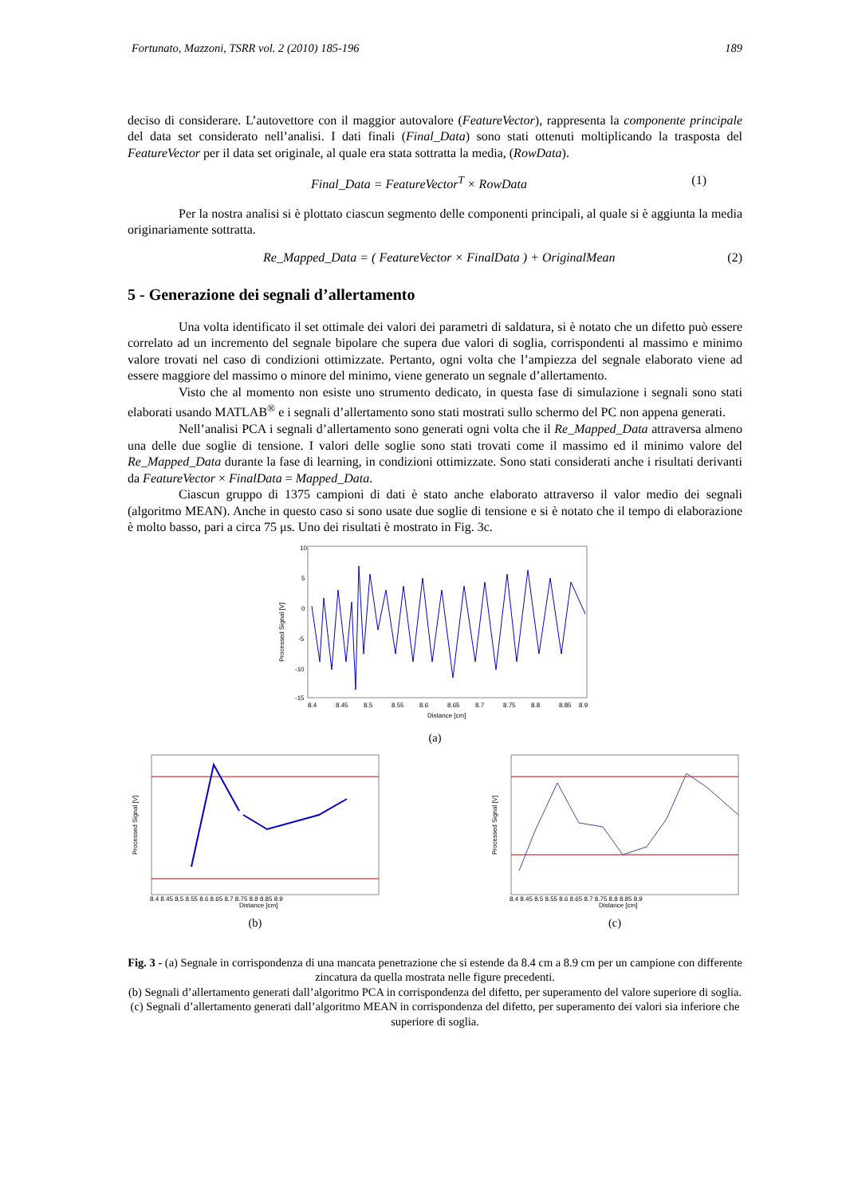Fortunato, Mazzoni, TSRR vol. 2 (2010) 185-196 189
deciso di considerare. L’autovettore con il maggior autovalore (FeatureVector), rappresenta la componente principale del data set considerato nell’analisi. I dati finali (Final_Data) sono stati ottenuti moltiplicando la trasposta del FeatureVector per il data set originale, al quale era stata sottratta la media, (RowData).
Final_Data = FeatureVector<sup>T</sup> × RowData (1)
Per la nostra analisi si è plottato ciascun segmento delle componenti principali, al quale si è aggiunta la media originariamente sottratta.
Re_Mapped_Data = ( FeatureVector × FinalData ) + OriginalMean (2)
5 - Generazione dei segnali d’allertamento
Una volta identificato il set ottimale dei valori dei parametri di saldatura, si è notato che un difetto può essere correlato ad un incremento del segnale bipolare che supera due valori di soglia, corrispondenti al massimo e minimo valore trovati nel caso di condizioni ottimizzate. Pertanto, ogni volta che l’ampiezza del segnale elaborato viene ad essere maggiore del massimo o minore del minimo, viene generato un segnale d’allertamento.
Visto che al momento non esiste uno strumento dedicato, in questa fase di simulazione i segnali sono stati elaborati usando MATLAB<sup>®</sup> e i segnali d’allertamento sono stati mostrati sullo schermo del PC non appena generati.
Nell’analisi PCA i segnali d’allertamento sono generati ogni volta che il Re_Mapped_Data attraversa almeno una delle due soglie di tensione. I valori delle soglie sono stati trovati come il massimo ed il minimo valore del Re_Mapped_Data durante la fase di learning, in condizioni ottimizzate. Sono stati considerati anche i risultati derivanti da FeatureVector × FinalData = Mapped_Data.
Ciascun gruppo di 1375 campioni di dati è stato anche elaborato attraverso il valor medio dei segnali (algoritmo MEAN). Anche in questo caso si sono usate due soglie di tensione e si è notato che il tempo di elaborazione è molto basso, pari a circa 75 μs. Uno dei risultati è mostrato in Fig. 3c.
10
5
0
-5
-10
-15
8.4
8.45
8.5
8.55
8.6
8.65
8.7
8.75
8.8
8.85
8.9
Distance [cm]
Processed Signal [V]
(a)
Processed Signal [V]
Distance [cm]
8.4 8.45 8.5 8.55 8.6 8.65 8.7 8.75 8.8 8.85 8.9
(b)
Processed Signal [V]
Distance [cm]
8.4 8.45 8.5 8.55 8.6 8.65 8.7 8.75 8.8 8.85 8.9
(c)
Fig. 3 - (a) Segnale in corrispondenza di una mancata penetrazione che si estende da 8.4 cm a 8.9 cm per un campione con differente zincatura da quella mostrata nelle figure precedenti.
(b) Segnali d’allertamento generati dall’algoritmo PCA in corrispondenza del difetto, per superamento del valore superiore di soglia.
(c) Segnali d’allertamento generati dall’algoritmo MEAN in corrispondenza del difetto, per superamento dei valori sia inferiore che superiore di soglia.